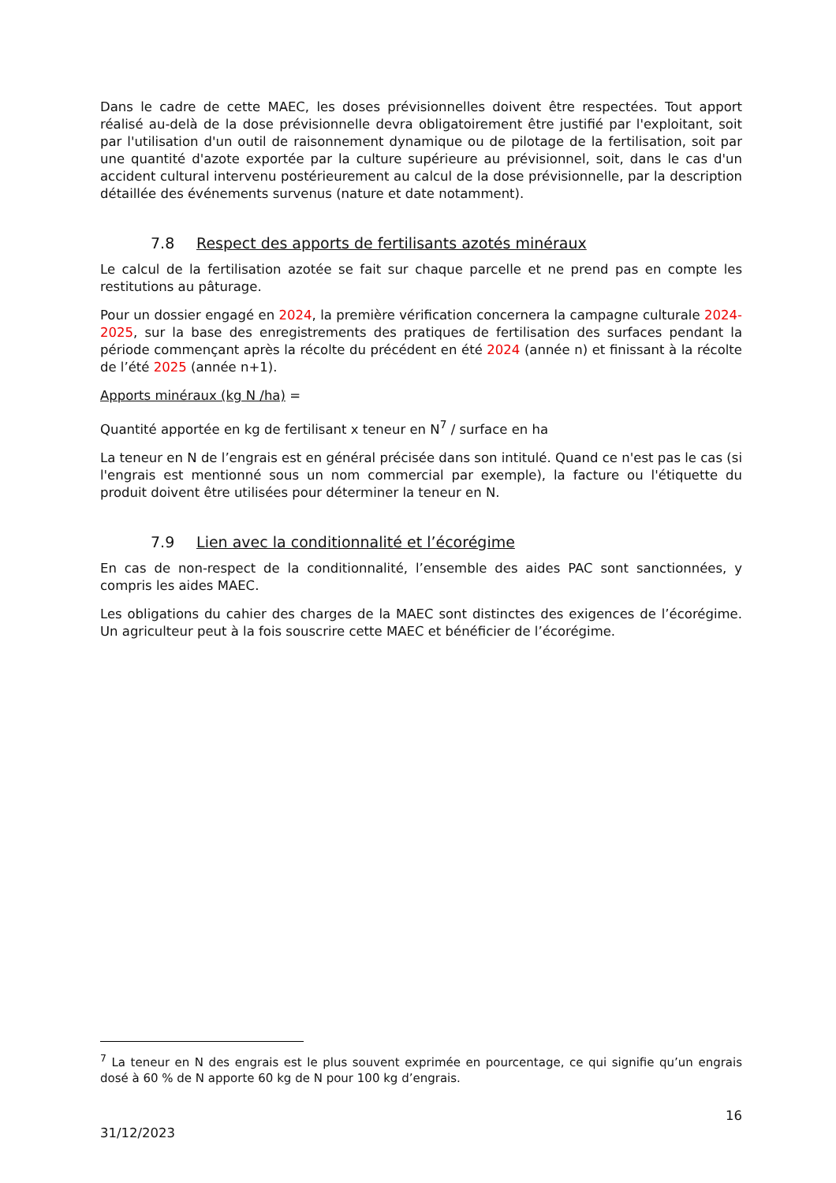Dans le cadre de cette MAEC, les doses prévisionnelles doivent être respectées. Tout apport réalisé au-delà de la dose prévisionnelle devra obligatoirement être justifié par l'exploitant, soit par l'utilisation d'un outil de raisonnement dynamique ou de pilotage de la fertilisation, soit par une quantité d'azote exportée par la culture supérieure au prévisionnel, soit, dans le cas d'un accident cultural intervenu postérieurement au calcul de la dose prévisionnelle, par la description détaillée des événements survenus (nature et date notamment).
7.8 Respect des apports de fertilisants azotés minéraux
Le calcul de la fertilisation azotée se fait sur chaque parcelle et ne prend pas en compte les restitutions au pâturage.
Pour un dossier engagé en 2024, la première vérification concernera la campagne culturale 2024-2025, sur la base des enregistrements des pratiques de fertilisation des surfaces pendant la période commençant après la récolte du précédent en été 2024 (année n) et finissant à la récolte de l’été 2025 (année n+1).
Apports minéraux (kg N /ha) =
Quantité apportée en kg de fertilisant x teneur en N<sup>7</sup> / surface en ha
La teneur en N de l’engrais est en général précisée dans son intitulé. Quand ce n'est pas le cas (si l'engrais est mentionné sous un nom commercial par exemple), la facture ou l'étiquette du produit doivent être utilisées pour déterminer la teneur en N.
7.9 Lien avec la conditionnalité et l’écorégime
En cas de non-respect de la conditionnalité, l’ensemble des aides PAC sont sanctionnées, y compris les aides MAEC.
Les obligations du cahier des charges de la MAEC sont distinctes des exigences de l’écorégime. Un agriculteur peut à la fois souscrire cette MAEC et bénéficier de l’écorégime.
<sup>7</sup> La teneur en N des engrais est le plus souvent exprimée en pourcentage, ce qui signifie qu’un engrais dosé à 60 % de N apporte 60 kg de N pour 100 kg d’engrais.
16
31/12/2023